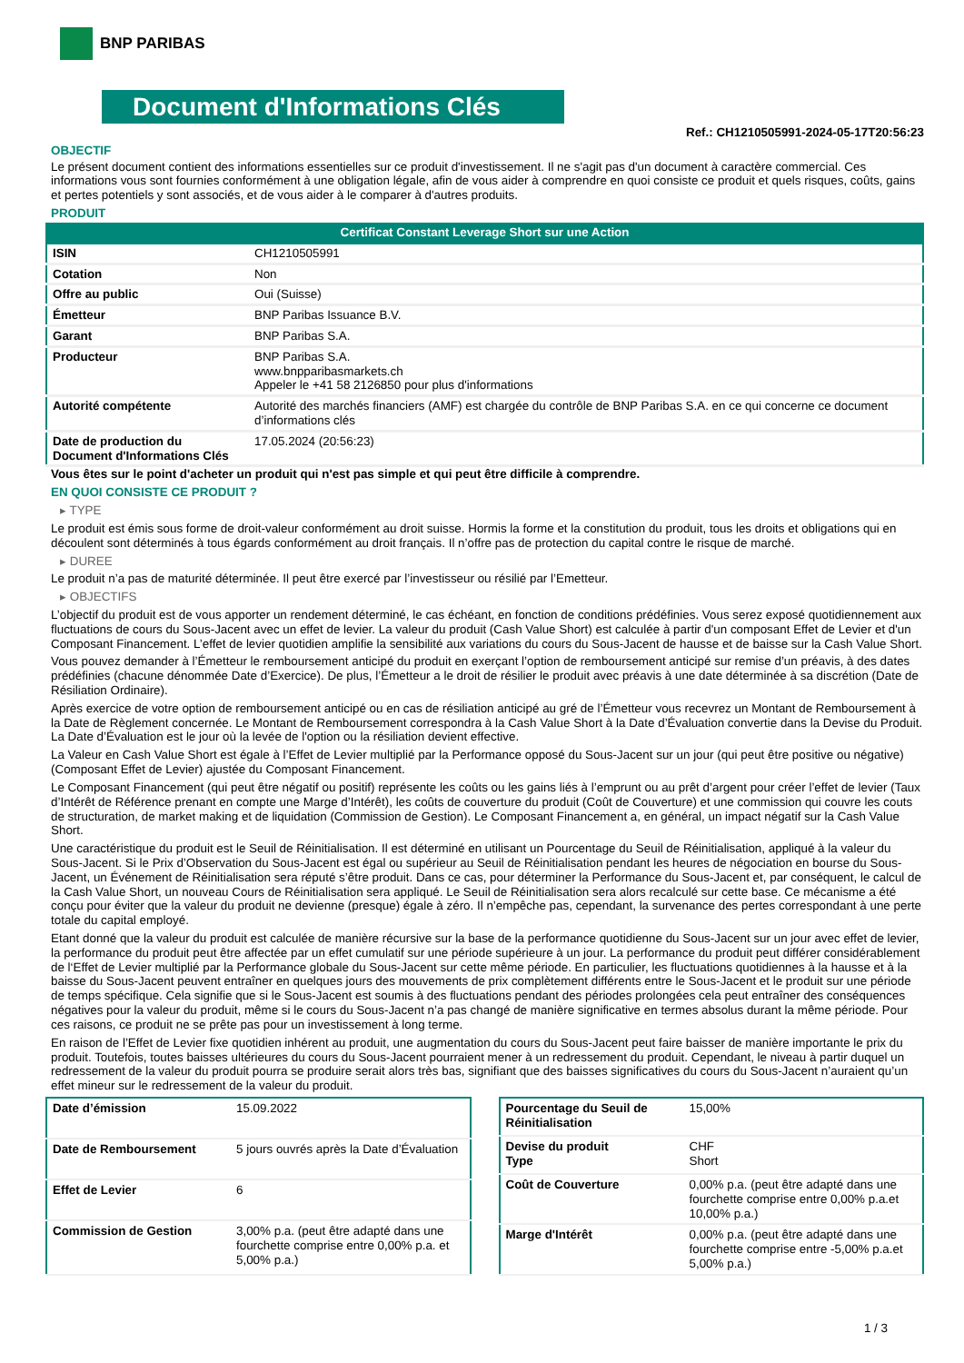BNP PARIBAS
Document d'Informations Clés
Ref.: CH1210505991-2024-05-17T20:56:23
OBJECTIF
Le présent document contient des informations essentielles sur ce produit d'investissement. Il ne s'agit pas d'un document à caractère commercial. Ces informations vous sont fournies conformément à une obligation légale, afin de vous aider à comprendre en quoi consiste ce produit et quels risques, coûts, gains et pertes potentiels y sont associés, et de vous aider à le comparer à d'autres produits.
PRODUIT
Certificat Constant Leverage Short sur une Action
| ISIN | CH1210505991 |
| Cotation | Non |
| Offre au public | Oui (Suisse) |
| Émetteur | BNP Paribas Issuance B.V. |
| Garant | BNP Paribas S.A. |
| Producteur | BNP Paribas S.A. www.bnpparibasmarkets.ch Appeler le +41 58 2126850 pour plus d'informations |
| Autorité compétente | Autorité des marchés financiers (AMF) est chargée du contrôle de BNP Paribas S.A. en ce qui concerne ce document d’informations clés |
| Date de production du Document d'Informations Clés | 17.05.2024 (20:56:23) |
Vous êtes sur le point d'acheter un produit qui n'est pas simple et qui peut être difficile à comprendre.
EN QUOI CONSISTE CE PRODUIT ?
▸ TYPE
Le produit est émis sous forme de droit-valeur conformément au droit suisse. Hormis la forme et la constitution du produit, tous les droits et obligations qui en découlent sont déterminés à tous égards conformément au droit français. Il n’offre pas de protection du capital contre le risque de marché.
▸ DUREE
Le produit n’a pas de maturité déterminée. Il peut être exercé par l’investisseur ou résilié par l’Emetteur.
▸ OBJECTIFS
L’objectif du produit est de vous apporter un rendement déterminé, le cas échéant, en fonction de conditions prédéfinies. Vous serez exposé quotidiennement aux fluctuations de cours du Sous-Jacent avec un effet de levier. La valeur du produit (Cash Value Short) est calculée à partir d'un composant Effet de Levier et d'un Composant Financement. L’effet de levier quotidien amplifie la sensibilité aux variations du cours du Sous-Jacent de hausse et de baisse sur la Cash Value Short.
Vous pouvez demander à l’Émetteur le remboursement anticipé du produit en exerçant l’option de remboursement anticipé sur remise d’un préavis, à des dates prédéfinies (chacune dénommée Date d’Exercice). De plus, l’Émetteur a le droit de résilier le produit avec préavis à une date déterminée à sa discrétion (Date de Résiliation Ordinaire).
Après exercice de votre option de remboursement anticipé ou en cas de résiliation anticipé au gré de l’Émetteur vous recevrez un Montant de Remboursement à la Date de Règlement concernée. Le Montant de Remboursement correspondra à la Cash Value Short à la Date d’Évaluation convertie dans la Devise du Produit. La Date d’Évaluation est le jour où la levée de l'option ou la résiliation devient effective.
La Valeur en Cash Value Short est égale à l’Effet de Levier multiplié par la Performance opposé du Sous-Jacent sur un jour (qui peut être positive ou négative) (Composant Effet de Levier) ajustée du Composant Financement.
Le Composant Financement (qui peut être négatif ou positif) représente les coûts ou les gains liés à l’emprunt ou au prêt d’argent pour créer l’effet de levier (Taux d’Intérêt de Référence prenant en compte une Marge d’Intérêt), les coûts de couverture du produit (Coût de Couverture) et une commission qui couvre les couts de structuration, de market making et de liquidation (Commission de Gestion). Le Composant Financement a, en général, un impact négatif sur la Cash Value Short.
Une caractéristique du produit est le Seuil de Réinitialisation. Il est déterminé en utilisant un Pourcentage du Seuil de Réinitialisation, appliqué à la valeur du Sous-Jacent. Si le Prix d’Observation du Sous-Jacent est égal ou supérieur au Seuil de Réinitialisation pendant les heures de négociation en bourse du Sous-Jacent, un Événement de Réinitialisation sera réputé s’être produit. Dans ce cas, pour déterminer la Performance du Sous-Jacent et, par conséquent, le calcul de la Cash Value Short, un nouveau Cours de Réinitialisation sera appliqué. Le Seuil de Réinitialisation sera alors recalculé sur cette base. Ce mécanisme a été conçu pour éviter que la valeur du produit ne devienne (presque) égale à zéro. Il n’empêche pas, cependant, la survenance des pertes correspondant à une perte totale du capital employé.
Etant donné que la valeur du produit est calculée de manière récursive sur la base de la performance quotidienne du Sous-Jacent sur un jour avec effet de levier, la performance du produit peut être affectée par un effet cumulatif sur une période supérieure à un jour. La performance du produit peut différer considérablement de l‘Effet de Levier multiplié par la Performance globale du Sous-Jacent sur cette même période. En particulier, les fluctuations quotidiennes à la hausse et à la baisse du Sous-Jacent peuvent entraîner en quelques jours des mouvements de prix complètement différents entre le Sous-Jacent et le produit sur une période de temps spécifique. Cela signifie que si le Sous-Jacent est soumis à des fluctuations pendant des périodes prolongées cela peut entraîner des conséquences négatives pour la valeur du produit, même si le cours du Sous-Jacent n’a pas changé de manière significative en termes absolus durant la même période. Pour ces raisons, ce produit ne se prête pas pour un investissement à long terme.
En raison de l’Effet de Levier fixe quotidien inhérent au produit, une augmentation du cours du Sous-Jacent peut faire baisser de manière importante le prix du produit. Toutefois, toutes baisses ultérieures du cours du Sous-Jacent pourraient mener à un redressement du produit. Cependant, le niveau à partir duquel un redressement de la valeur du produit pourra se produire serait alors très bas, signifiant que des baisses significatives du cours du Sous-Jacent n’auraient qu’un effet mineur sur le redressement de la valeur du produit.
| Date d’émission | 15.09.2022 |
| Date de Remboursement | 5 jours ouvrés après la Date d’Évaluation |
| Effet de Levier | 6 |
| Commission de Gestion | 3,00% p.a. (peut être adapté dans une fourchette comprise entre 0,00% p.a. et 5,00% p.a.) |
| Pourcentage du Seuil de Réinitialisation | 15,00% |
| Devise du produit Type | CHF Short |
| Coût de Couverture | 0,00% p.a. (peut être adapté dans une fourchette comprise entre 0,00% p.a.et 10,00% p.a.) |
| Marge d'Intérêt | 0,00% p.a. (peut être adapté dans une fourchette comprise entre -5,00% p.a.et 5,00% p.a.) |
1 / 3